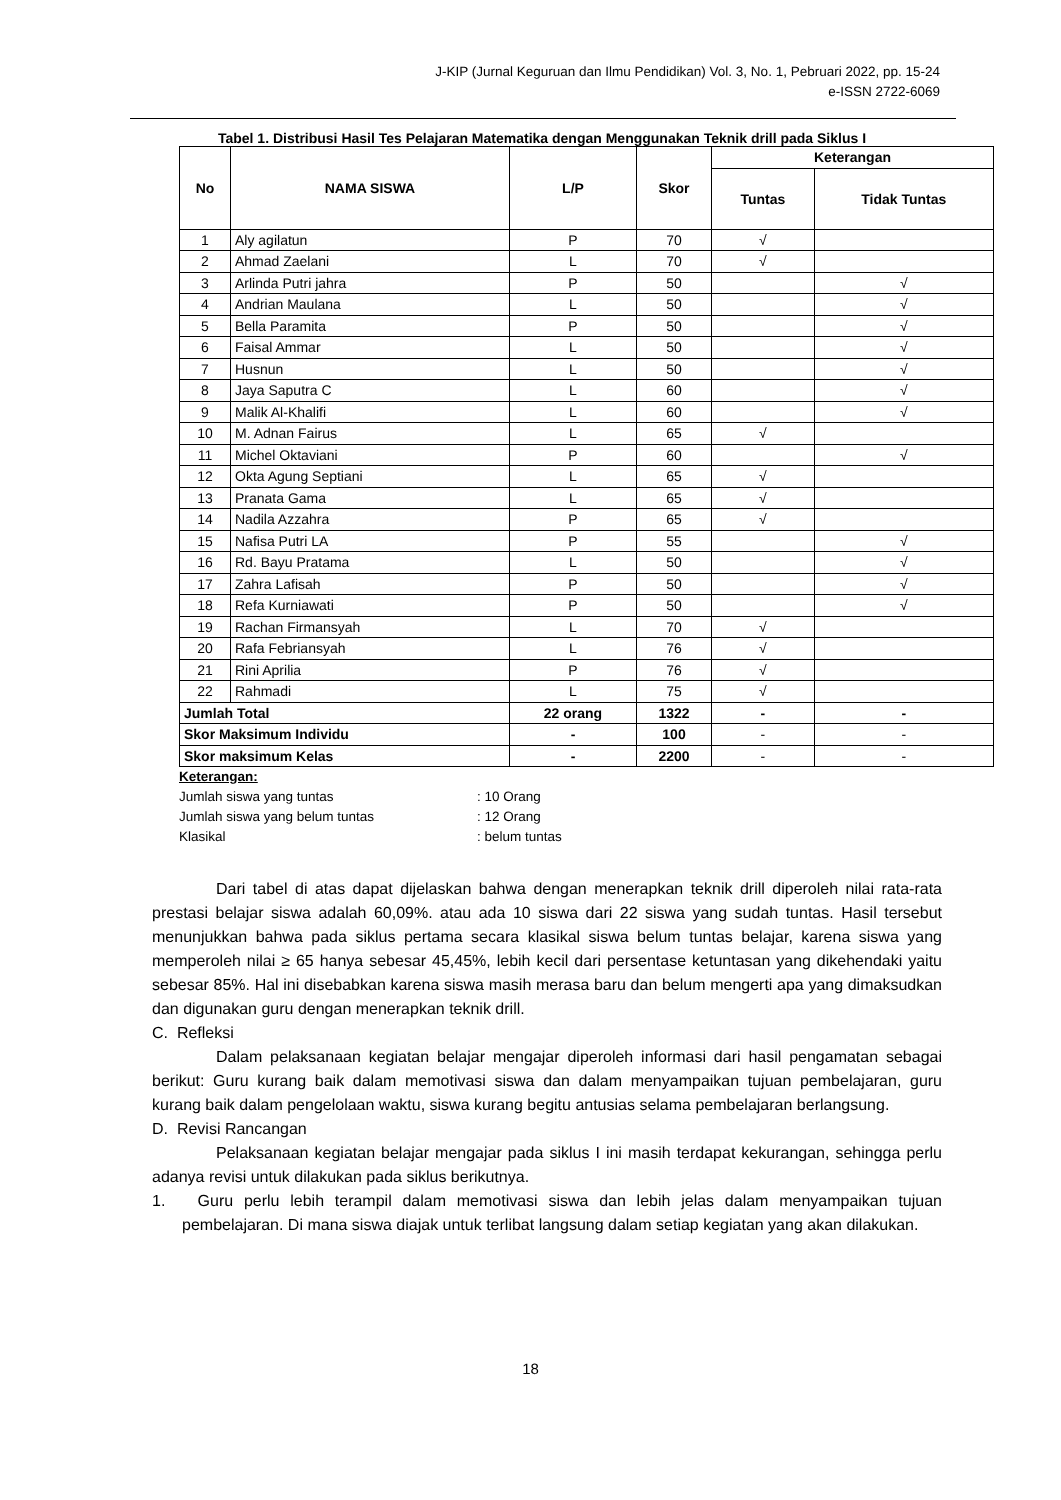J-KIP (Jurnal Keguruan dan Ilmu Pendidikan) Vol. 3, No. 1, Pebruari 2022, pp. 15-24
e-ISSN 2722-6069
Tabel 1. Distribusi Hasil Tes Pelajaran Matematika dengan Menggunakan Teknik drill pada Siklus I
| No | NAMA SISWA | L/P | Skor | Keterangan | |
| --- | --- | --- | --- | --- | --- |
| | | | | Tuntas | Tidak Tuntas |
| 1 | Aly agilatun | P | 70 | √ | |
| 2 | Ahmad Zaelani | L | 70 | √ | |
| 3 | Arlinda Putri jahra | P | 50 | | √ |
| 4 | Andrian Maulana | L | 50 | | √ |
| 5 | Bella Paramita | P | 50 | | √ |
| 6 | Faisal Ammar | L | 50 | | √ |
| 7 | Husnun | L | 50 | | √ |
| 8 | Jaya Saputra C | L | 60 | | √ |
| 9 | Malik Al-Khalifi | L | 60 | | √ |
| 10 | M. Adnan Fairus | L | 65 | √ | |
| 11 | Michel Oktaviani | P | 60 | | √ |
| 12 | Okta Agung Septiani | L | 65 | √ | |
| 13 | Pranata Gama | L | 65 | √ | |
| 14 | Nadila Azzahra | P | 65 | √ | |
| 15 | Nafisa Putri LA | P | 55 | | √ |
| 16 | Rd. Bayu Pratama | L | 50 | | √ |
| 17 | Zahra Lafisah | P | 50 | | √ |
| 18 | Refa Kurniawati | P | 50 | | √ |
| 19 | Rachan Firmansyah | L | 70 | √ | |
| 20 | Rafa Febriansyah | L | 76 | √ | |
| 21 | Rini Aprilia | P | 76 | √ | |
| 22 | Rahmadi | L | 75 | √ | |
| Jumlah Total | | 22 orang | 1322 | - | - |
| Skor Maksimum Individu | | - | 100 | - | - |
| Skor maksimum Kelas | | - | 2200 | - | - |
Keterangan:
Jumlah siswa yang tuntas: 10 Orang
Jumlah siswa yang belum tuntas: 12 Orang
Klasikal: belum tuntas
Dari tabel di atas dapat dijelaskan bahwa dengan menerapkan teknik drill diperoleh nilai rata-rata prestasi belajar siswa adalah 60,09%. atau ada 10 siswa dari 22 siswa yang sudah tuntas. Hasil tersebut menunjukkan bahwa pada siklus pertama secara klasikal siswa belum tuntas belajar, karena siswa yang memperoleh nilai ≥ 65 hanya sebesar 45,45%, lebih kecil dari persentase ketuntasan yang dikehendaki yaitu sebesar 85%. Hal ini disebabkan karena siswa masih merasa baru dan belum mengerti apa yang dimaksudkan dan digunakan guru dengan menerapkan teknik drill.
C. Refleksi
Dalam pelaksanaan kegiatan belajar mengajar diperoleh informasi dari hasil pengamatan sebagai berikut: Guru kurang baik dalam memotivasi siswa dan dalam menyampaikan tujuan pembelajaran, guru kurang baik dalam pengelolaan waktu, siswa kurang begitu antusias selama pembelajaran berlangsung.
D. Revisi Rancangan
Pelaksanaan kegiatan belajar mengajar pada siklus I ini masih terdapat kekurangan, sehingga perlu adanya revisi untuk dilakukan pada siklus berikutnya.
1. Guru perlu lebih terampil dalam memotivasi siswa dan lebih jelas dalam menyampaikan tujuan pembelajaran. Di mana siswa diajak untuk terlibat langsung dalam setiap kegiatan yang akan dilakukan.
18